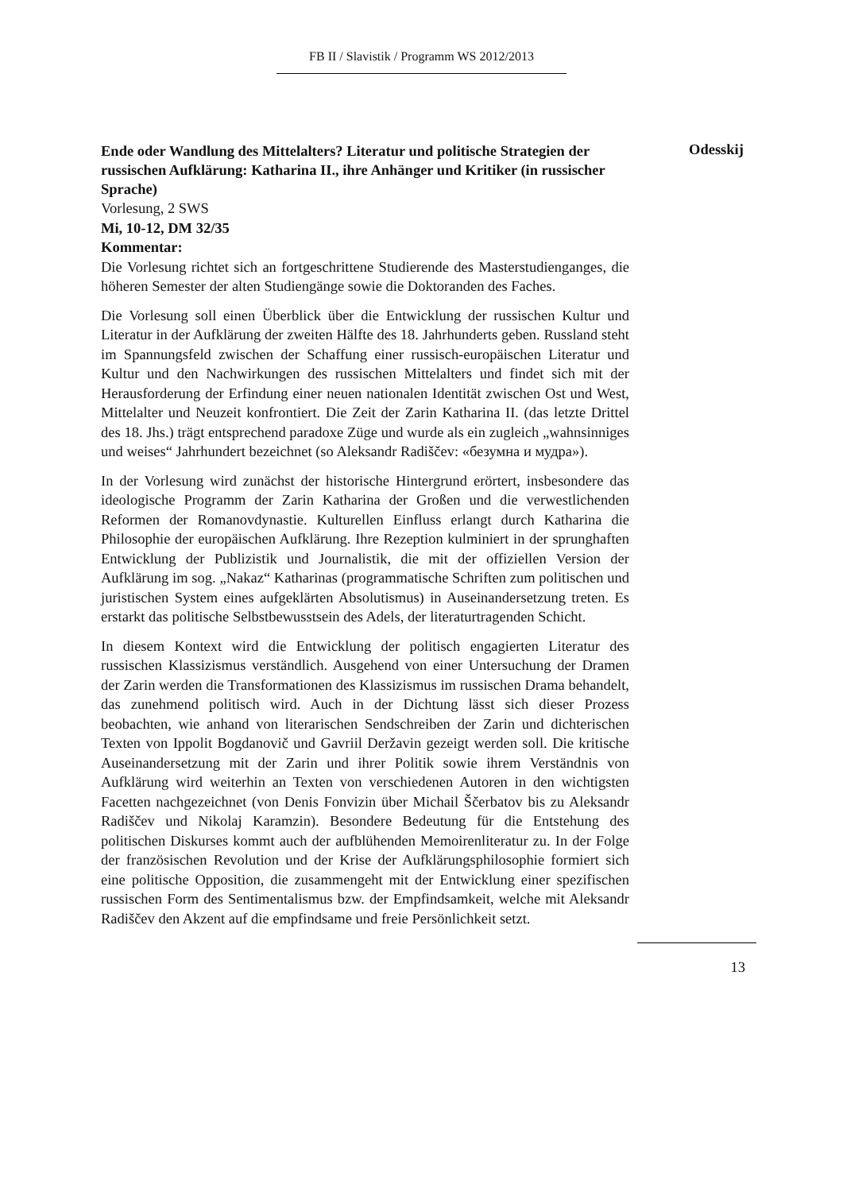FB II / Slavistik / Programm WS 2012/2013
Ende oder Wandlung des Mittelalters? Literatur und politische Strategien der russischen Aufklärung: Katharina II., ihre Anhänger und Kritiker (in russischer Sprache)
Odesskij
Vorlesung, 2 SWS
Mi, 10-12, DM 32/35
Kommentar:
Die Vorlesung richtet sich an fortgeschrittene Studierende des Masterstudienganges, die höheren Semester der alten Studiengänge sowie die Doktoranden des Faches.
Die Vorlesung soll einen Überblick über die Entwicklung der russischen Kultur und Literatur in der Aufklärung der zweiten Hälfte des 18. Jahrhunderts geben. Russland steht im Spannungsfeld zwischen der Schaffung einer russisch-europäischen Literatur und Kultur und den Nachwirkungen des russischen Mittelalters und findet sich mit der Herausforderung der Erfindung einer neuen nationalen Identität zwischen Ost und West, Mittelalter und Neuzeit konfrontiert. Die Zeit der Zarin Katharina II. (das letzte Drittel des 18. Jhs.) trägt entsprechend paradoxe Züge und wurde als ein zugleich „wahnsinniges und weises“ Jahrhundert bezeichnet (so Aleksandr Radiščev: «безумна и мудра»).
In der Vorlesung wird zunächst der historische Hintergrund erörtert, insbesondere das ideologische Programm der Zarin Katharina der Großen und die verwestlichenden Reformen der Romanovdynastie. Kulturellen Einfluss erlangt durch Katharina die Philosophie der europäischen Aufklärung. Ihre Rezeption kulminiert in der sprunghaften Entwicklung der Publizistik und Journalistik, die mit der offiziellen Version der Aufklärung im sog. „Nakaz“ Katharinas (programmatische Schriften zum politischen und juristischen System eines aufgeklärten Absolutismus) in Auseinandersetzung treten. Es erstarkt das politische Selbstbewusstsein des Adels, der literaturtragenden Schicht.
In diesem Kontext wird die Entwicklung der politisch engagierten Literatur des russischen Klassizismus verständlich. Ausgehend von einer Untersuchung der Dramen der Zarin werden die Transformationen des Klassizismus im russischen Drama behandelt, das zunehmend politisch wird. Auch in der Dichtung lässt sich dieser Prozess beobachten, wie anhand von literarischen Sendschreiben der Zarin und dichterischen Texten von Ippolit Bogdanovič und Gavriil Deržavin gezeigt werden soll. Die kritische Auseinandersetzung mit der Zarin und ihrer Politik sowie ihrem Verständnis von Aufklärung wird weiterhin an Texten von verschiedenen Autoren in den wichtigsten Facetten nachgezeichnet (von Denis Fonvizin über Michail Ščerbatov bis zu Aleksandr Radiščev und Nikolaj Karamzin). Besondere Bedeutung für die Entstehung des politischen Diskurses kommt auch der aufblühenden Memoirenliteratur zu. In der Folge der französischen Revolution und der Krise der Aufklärungsphilosophie formiert sich eine politische Opposition, die zusammengeht mit der Entwicklung einer spezifischen russischen Form des Sentimentalismus bzw. der Empfindsamkeit, welche mit Aleksandr Radiščev den Akzent auf die empfindsame und freie Persönlichkeit setzt.
13